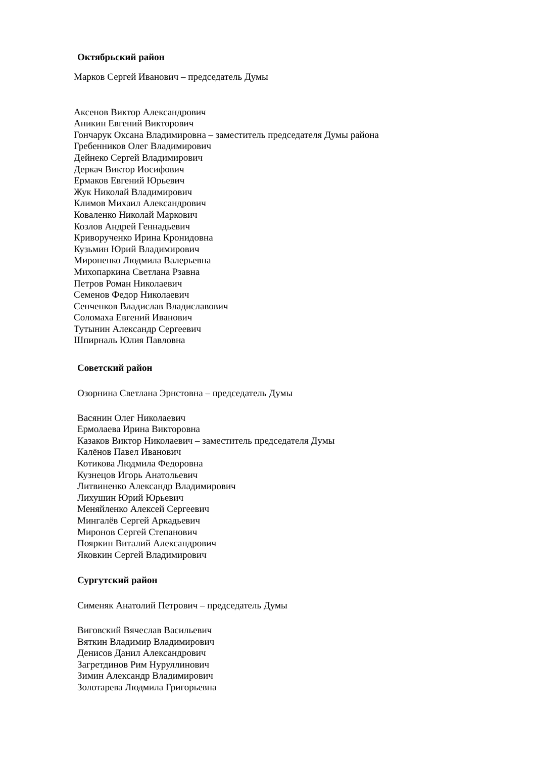Октябрьский район
Марков Сергей Иванович – председатель Думы
Аксенов Виктор Александрович
Аникин Евгений Викторович
Гончарук Оксана Владимировна – заместитель председателя Думы района
Гребенников Олег Владимирович
Дейнеко Сергей Владимирович
Деркач Виктор Иосифович
Ермаков Евгений Юрьевич
Жук Николай Владимирович
Климов Михаил Александрович
Коваленко Николай Маркович
Козлов Андрей Геннадьевич
Криворученко Ирина Кронидовна
Кузьмин Юрий Владимирович
Мироненко Людмила Валерьевна
Михопаркина Светлана Рзавна
Петров Роман Николаевич
Семенов Федор Николаевич
Сенченков Владислав Владиславович
Соломаха Евгений Иванович
Тутынин Александр Сергеевич
Шпирналь Юлия Павловна
Советский район
Озорнина Светлана Эрнстовна – председатель Думы
Васянин Олег Николаевич
Ермолаева Ирина Викторовна
Казаков Виктор Николаевич – заместитель председателя Думы
Калёнов Павел Иванович
Котикова Людмила Федоровна
Кузнецов Игорь Анатольевич
Литвиненко Александр Владимирович
Лихушин Юрий Юрьевич
Меняйленко Алексей Сергеевич
Мингалёв Сергей Аркадьевич
Миронов Сергей Степанович
Пояркин Виталий Александрович
Яковкин Сергей Владимирович
Сургутский район
Сименяк Анатолий Петрович – председатель Думы
Виговский Вячеслав Васильевич
Вяткин Владимир Владимирович
Денисов Данил Александрович
Загретдинов Рим Нуруллинович
Зимин Александр Владимирович
Золотарева Людмила Григорьевна